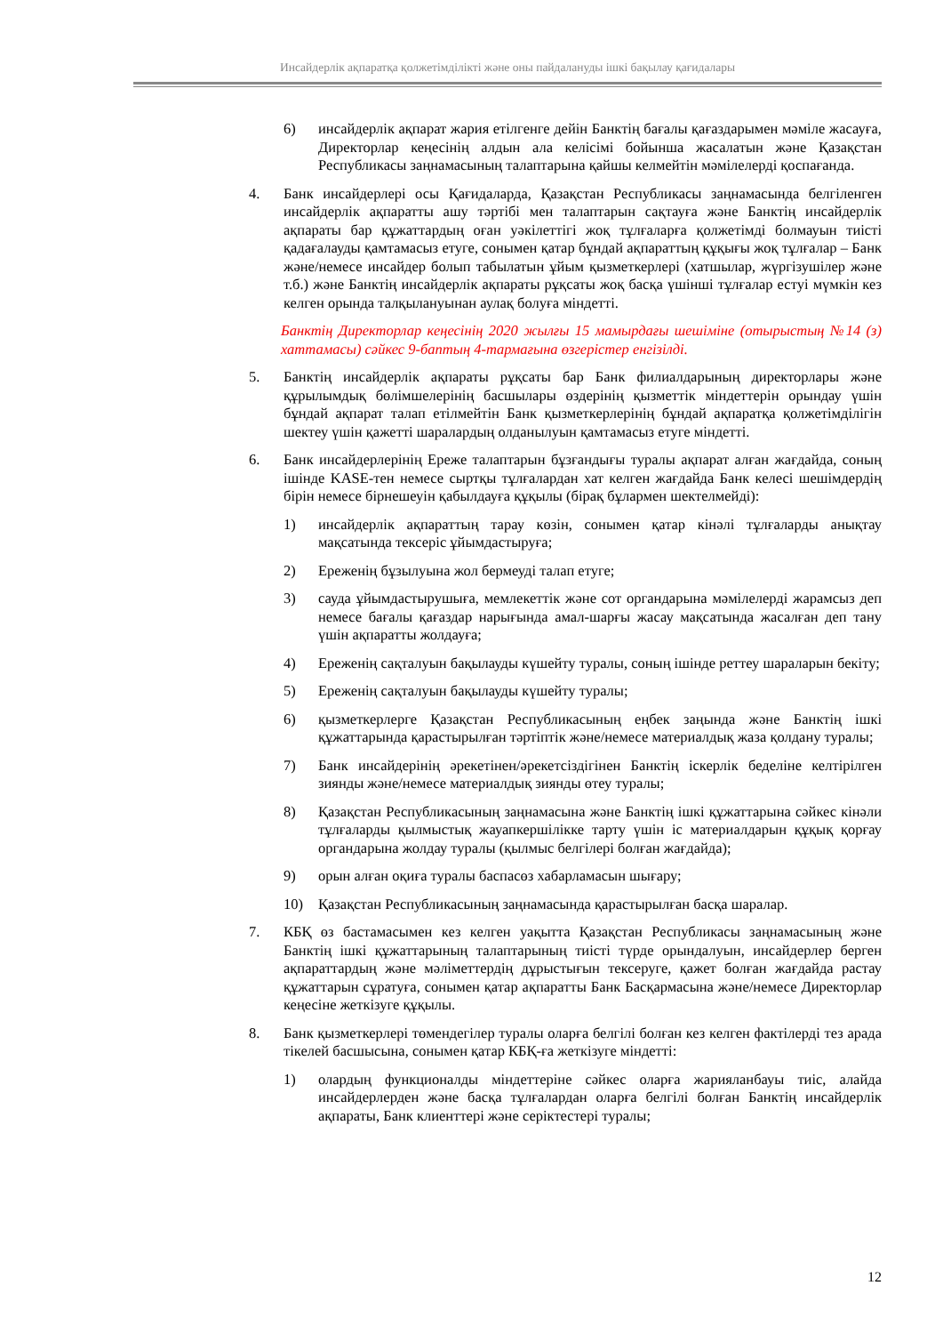Инсайдерлік ақпаратқа қолжетімділікті және оны пайдалануды ішкі бақылау қағидалары
6) инсайдерлік ақпарат жария етілгенге дейін Банктің бағалы қағаздарымен мәміле жасауға, Директорлар кеңесінің алдын ала келісімі бойынша жасалатын және Қазақстан Республикасы заңнамасының талаптарына қайшы келмейтін мәмілелерді қоспағанда.
4. Банк инсайдерлері осы Қағидаларда, Қазақстан Республикасы заңнамасында белгіленген инсайдерлік ақпаратты ашу тәртібі мен талаптарын сақтауға және Банктің инсайдерлік ақпараты бар құжаттардың оған уәкілеттігі жоқ тұлғаларға қолжетімді болмауын тиісті қадағалауды қамтамасыз етуге, сонымен қатар бұндай ақпараттың құқығы жоқ тұлғалар – Банк және/немесе инсайдер болып табылатын ұйым қызметкерлері (хатшылар, жүргізушілер және т.б.) және Банктің инсайдерлік ақпараты рұқсаты жоқ басқа үшінші тұлғалар естуі мүмкін кез келген орында талқылануынан аулақ болуға міндетті.
Банктің Директорлар кеңесінің 2020 жылғы 15 мамырдағы шешіміне (отырыстың №14 (з) хаттамасы) сәйкес 9-баптың 4-тармағына өзгерістер енгізілді.
5. Банктің инсайдерлік ақпараты рұқсаты бар Банк филиалдарының директорлары және құрылымдық бөлімшелерінің басшылары өздерінің қызметтік міндеттерін орындау үшін бұндай ақпарат талап етілмейтін Банк қызметкерлерінің бұндай ақпаратқа қолжетімділігін шектеу үшін қажетті шаралардың олданылуын қамтамасыз етуге міндетті.
6. Банк инсайдерлерінің Ереже талаптарын бұзғандығы туралы ақпарат алған жағдайда, соның ішінде KASE-тен немесе сыртқы тұлғалардан хат келген жағдайда Банк келесі шешімдердің бірін немесе бірнешеуін қабылдауға құқылы (бірақ бұлармен шектелмейді):
1) инсайдерлік ақпараттың тарау көзін, сонымен қатар кінәлі тұлғаларды анықтау мақсатында тексеріс ұйымдастыруға;
2) Ереженің бұзылуына жол бермеуді талап етуге;
3) сауда ұйымдастырушыға, мемлекеттік және сот органдарына мәмілелерді жарамсыз деп немесе бағалы қағаздар нарығында амал-шарғы жасау мақсатында жасалған деп тану үшін ақпаратты жолдауға;
4) Ереженің сақталуын бақылауды күшейту туралы, соның ішінде реттеу шараларын бекіту;
5) Ереженің сақталуын бақылауды күшейту туралы;
6) қызметкерлерге Қазақстан Республикасының еңбек заңында және Банктің ішкі құжаттарында қарастырылған тәртіптік және/немесе материалдық жаза қолдану туралы;
7) Банк инсайдерінің әрекетінен/әрекетсіздігінен Банктің іскерлік беделіне келтірілген зиянды және/немесе материалдық зиянды өтеу туралы;
8) Қазақстан Республикасының заңнамасына және Банктің ішкі құжаттарына сәйкес кінәли тұлғаларды қылмыстық жауапкершілікке тарту үшін іс материалдарын құқық қорғау органдарына жолдау туралы (қылмыс белгілері болған жағдайда);
9) орын алған оқиға туралы баспасөз хабарламасын шығару;
10) Қазақстан Республикасының заңнамасында қарастырылған басқа шаралар.
7. КБҚ өз бастамасымен кез келген уақытта Қазақстан Республикасы заңнамасының және Банктің ішкі құжаттарының талаптарының тиісті түрде орындалуын, инсайдерлер берген ақпараттардың және мәліметтердің дұрыстығын тексеруге, қажет болған жағдайда растау құжаттарын сұратуға, сонымен қатар ақпаратты Банк Басқармасына және/немесе Директорлар кеңесіне жеткізуге құқылы.
8. Банк қызметкерлері төмендегілер туралы оларға белгілі болған кез келген фактілерді тез арада тікелей басшысына, сонымен қатар КБҚ-ға жеткізуге міндетті:
1) олардың функционалды міндеттеріне сәйкес оларға жарияланбауы тиіс, алайда инсайдерлерден және басқа тұлғалардан оларға белгілі болған Банктің инсайдерлік ақпараты, Банк клиенттері және серіктестері туралы;
12